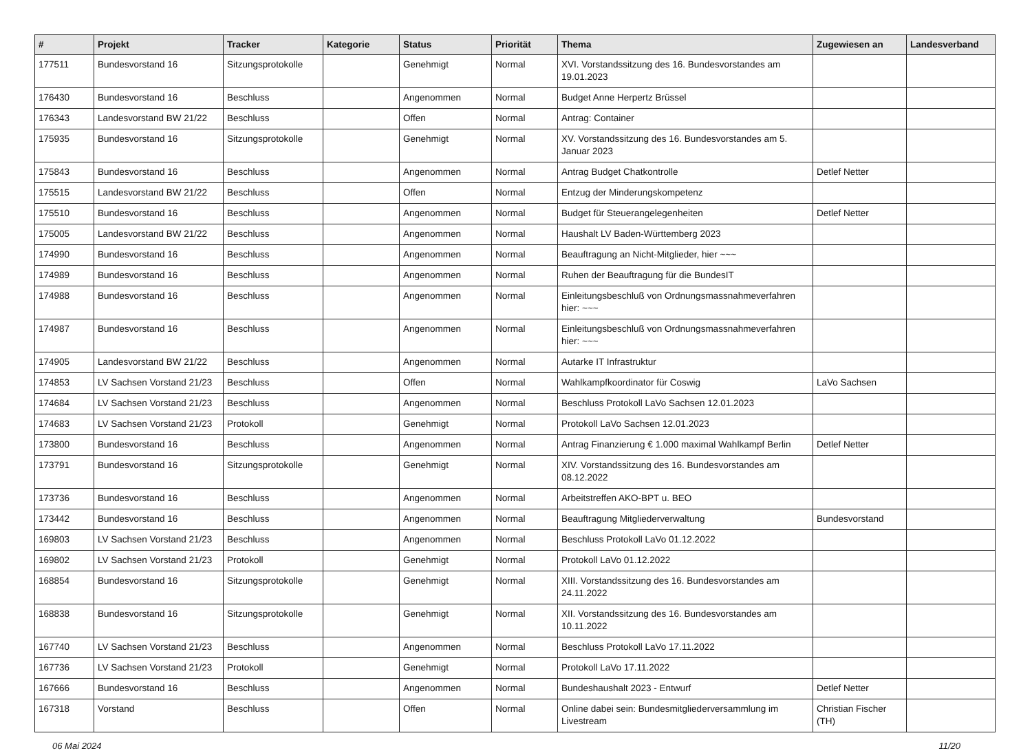| # | Projekt | Tracker | Kategorie | Status | Priorität | Thema | Zugewiesen an | Landesverband |
| --- | --- | --- | --- | --- | --- | --- | --- | --- |
| 177511 | Bundesvorstand 16 | Sitzungsprotokolle | | Genehmigt | Normal | XVI. Vorstandssitzung des 16. Bundesvorstandes am 19.01.2023 | | |
| 176430 | Bundesvorstand 16 | Beschluss | | Angenommen | Normal | Budget Anne Herpertz Brüssel | | |
| 176343 | Landesvorstand BW 21/22 | Beschluss | | Offen | Normal | Antrag: Container | | |
| 175935 | Bundesvorstand 16 | Sitzungsprotokolle | | Genehmigt | Normal | XV. Vorstandssitzung des 16. Bundesvorstandes am 5. Januar 2023 | | |
| 175843 | Bundesvorstand 16 | Beschluss | | Angenommen | Normal | Antrag Budget Chatkontrolle | Detlef Netter | |
| 175515 | Landesvorstand BW 21/22 | Beschluss | | Offen | Normal | Entzug der Minderungskompetenz | | |
| 175510 | Bundesvorstand 16 | Beschluss | | Angenommen | Normal | Budget für Steuerangelegenheiten | Detlef Netter | |
| 175005 | Landesvorstand BW 21/22 | Beschluss | | Angenommen | Normal | Haushalt LV Baden-Württemberg 2023 | | |
| 174990 | Bundesvorstand 16 | Beschluss | | Angenommen | Normal | Beauftragung an Nicht-Mitglieder, hier ~~~ | | |
| 174989 | Bundesvorstand 16 | Beschluss | | Angenommen | Normal | Ruhen der Beauftragung für die BundesIT | | |
| 174988 | Bundesvorstand 16 | Beschluss | | Angenommen | Normal | Einleitungsbeschluß von Ordnungsmassnahmeverfahren hier: ~~~ | | |
| 174987 | Bundesvorstand 16 | Beschluss | | Angenommen | Normal | Einleitungsbeschluß von Ordnungsmassnahmeverfahren hier: ~~~ | | |
| 174905 | Landesvorstand BW 21/22 | Beschluss | | Angenommen | Normal | Autarke IT Infrastruktur | | |
| 174853 | LV Sachsen Vorstand 21/23 | Beschluss | | Offen | Normal | Wahlkampfkoordinator für Coswig | LaVo Sachsen | |
| 174684 | LV Sachsen Vorstand 21/23 | Beschluss | | Angenommen | Normal | Beschluss Protokoll LaVo Sachsen 12.01.2023 | | |
| 174683 | LV Sachsen Vorstand 21/23 | Protokoll | | Genehmigt | Normal | Protokoll LaVo Sachsen 12.01.2023 | | |
| 173800 | Bundesvorstand 16 | Beschluss | | Angenommen | Normal | Antrag Finanzierung € 1.000 maximal Wahlkampf Berlin | Detlef Netter | |
| 173791 | Bundesvorstand 16 | Sitzungsprotokolle | | Genehmigt | Normal | XIV. Vorstandssitzung des 16. Bundesvorstandes am 08.12.2022 | | |
| 173736 | Bundesvorstand 16 | Beschluss | | Angenommen | Normal | Arbeitstreffen AKO-BPT u. BEO | | |
| 173442 | Bundesvorstand 16 | Beschluss | | Angenommen | Normal | Beauftragung Mitgliederverwaltung | Bundesvorstand | |
| 169803 | LV Sachsen Vorstand 21/23 | Beschluss | | Angenommen | Normal | Beschluss Protokoll LaVo 01.12.2022 | | |
| 169802 | LV Sachsen Vorstand 21/23 | Protokoll | | Genehmigt | Normal | Protokoll LaVo 01.12.2022 | | |
| 168854 | Bundesvorstand 16 | Sitzungsprotokolle | | Genehmigt | Normal | XIII. Vorstandssitzung des 16. Bundesvorstandes am 24.11.2022 | | |
| 168838 | Bundesvorstand 16 | Sitzungsprotokolle | | Genehmigt | Normal | XII. Vorstandssitzung des 16. Bundesvorstandes am 10.11.2022 | | |
| 167740 | LV Sachsen Vorstand 21/23 | Beschluss | | Angenommen | Normal | Beschluss Protokoll LaVo 17.11.2022 | | |
| 167736 | LV Sachsen Vorstand 21/23 | Protokoll | | Genehmigt | Normal | Protokoll LaVo 17.11.2022 | | |
| 167666 | Bundesvorstand 16 | Beschluss | | Angenommen | Normal | Bundeshaushalt 2023 - Entwurf | Detlef Netter | |
| 167318 | Vorstand | Beschluss | | Offen | Normal | Online dabei sein: Bundesmitgliederversammlung im Livestream | Christian Fischer (TH) | |
06 Mai 2024 11/20